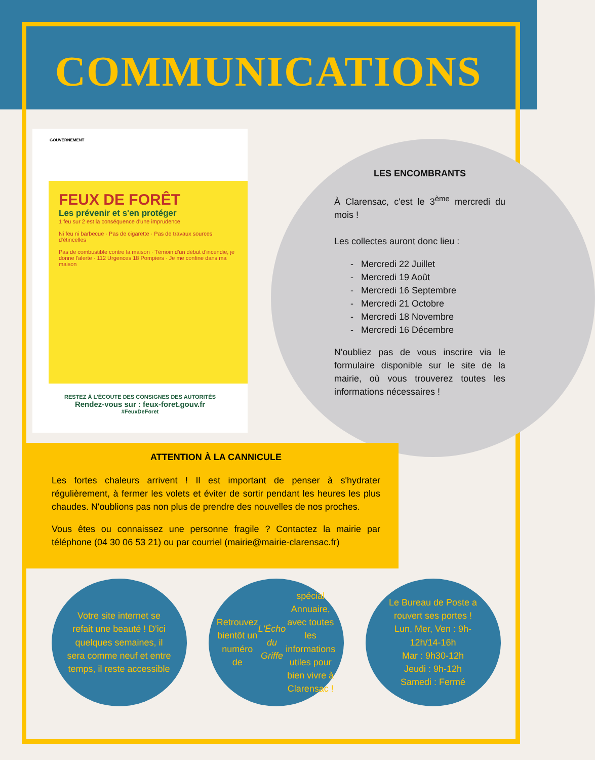COMMUNICATIONS
GOUVERNEMENT
FEUX DE FORÊT
Les prévenir et s'en protéger
1 feu sur 2 est la conséquence d'une imprudence
Ni feu ni barbecue · Pas de cigarette · Pas de travaux sources d'étincelles
Pas de combustible contre la maison · Témoin d'un début d'incendie, je donne l'alerte · 112 Urgences 18 Pompiers · Je me confine dans ma maison
RESTEZ À L'ÉCOUTE DES CONSIGNES DES AUTORITÉS
Rendez-vous sur : feux-foret.gouv.fr
#FeuxDeForet
LES ENCOMBRANTS
À Clarensac, c'est le 3<sup>ème</sup> mercredi du mois !
Les collectes auront donc lieu :
- Mercredi 22 Juillet
- Mercredi 19 Août
- Mercredi 16 Septembre
- Mercredi 21 Octobre
- Mercredi 18 Novembre
- Mercredi 16 Décembre
N'oubliez pas de vous inscrire via le formulaire disponible sur le site de la mairie, où vous trouverez toutes les informations nécessaires !
ATTENTION À LA CANNICULE
Les fortes chaleurs arrivent ! Il est important de penser à s'hydrater régulièrement, à fermer les volets et éviter de sortir pendant les heures les plus chaudes. N'oublions pas non plus de prendre des nouvelles de nos proches.
Vous êtes ou connaissez une personne fragile ? Contactez la mairie par téléphone (04 30 06 53 21) ou par courriel (mairie@mairie-clarensac.fr)
Votre site internet se refait une beauté ! D'ici quelques semaines, il sera comme neuf et entre temps, il reste accessible
Retrouvez bientôt un numéro de L'Écho du Griffe spécial Annuaire, avec toutes les informations utiles pour bien vivre à Clarensac !
Le Bureau de Poste a rouvert ses portes !
Lun, Mer, Ven : 9h-12h/14-16h
Mar : 9h30-12h
Jeudi : 9h-12h
Samedi : Fermé